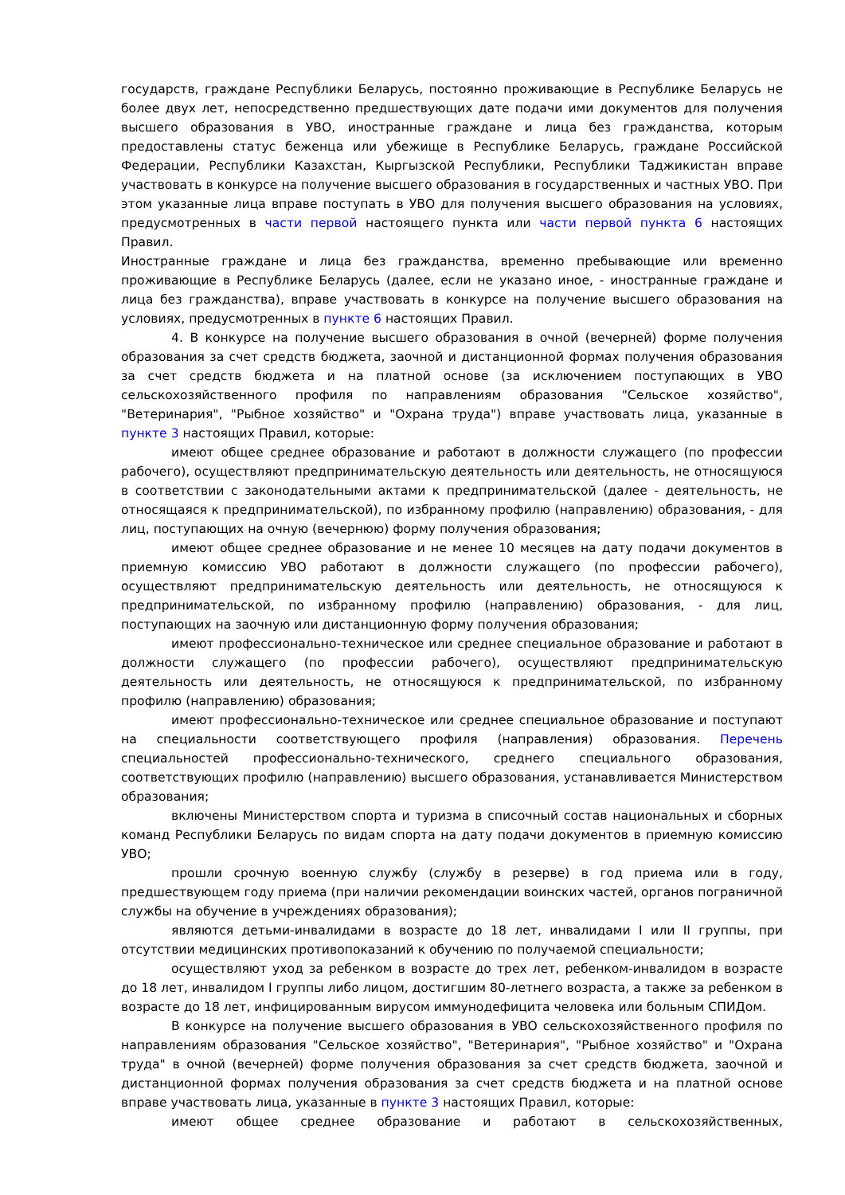государств, граждане Республики Беларусь, постоянно проживающие в Республике Беларусь не более двух лет, непосредственно предшествующих дате подачи ими документов для получения высшего образования в УВО, иностранные граждане и лица без гражданства, которым предоставлены статус беженца или убежище в Республике Беларусь, граждане Российской Федерации, Республики Казахстан, Кыргызской Республики, Республики Таджикистан вправе участвовать в конкурсе на получение высшего образования в государственных и частных УВО. При этом указанные лица вправе поступать в УВО для получения высшего образования на условиях, предусмотренных в части первой настоящего пункта или части первой пункта 6 настоящих Правил.
Иностранные граждане и лица без гражданства, временно пребывающие или временно проживающие в Республике Беларусь (далее, если не указано иное, - иностранные граждане и лица без гражданства), вправе участвовать в конкурсе на получение высшего образования на условиях, предусмотренных в пункте 6 настоящих Правил.
4. В конкурсе на получение высшего образования в очной (вечерней) форме получения образования за счет средств бюджета, заочной и дистанционной формах получения образования за счет средств бюджета и на платной основе (за исключением поступающих в УВО сельскохозяйственного профиля по направлениям образования "Сельское хозяйство", "Ветеринария", "Рыбное хозяйство" и "Охрана труда") вправе участвовать лица, указанные в пункте 3 настоящих Правил, которые:
имеют общее среднее образование и работают в должности служащего (по профессии рабочего), осуществляют предпринимательскую деятельность или деятельность, не относящуюся в соответствии с законодательными актами к предпринимательской (далее - деятельность, не относящаяся к предпринимательской), по избранному профилю (направлению) образования, - для лиц, поступающих на очную (вечернюю) форму получения образования;
имеют общее среднее образование и не менее 10 месяцев на дату подачи документов в приемную комиссию УВО работают в должности служащего (по профессии рабочего), осуществляют предпринимательскую деятельность или деятельность, не относящуюся к предпринимательской, по избранному профилю (направлению) образования, - для лиц, поступающих на заочную или дистанционную форму получения образования;
имеют профессионально-техническое или среднее специальное образование и работают в должности служащего (по профессии рабочего), осуществляют предпринимательскую деятельность или деятельность, не относящуюся к предпринимательской, по избранному профилю (направлению) образования;
имеют профессионально-техническое или среднее специальное образование и поступают на специальности соответствующего профиля (направления) образования. Перечень специальностей профессионально-технического, среднего специального образования, соответствующих профилю (направлению) высшего образования, устанавливается Министерством образования;
включены Министерством спорта и туризма в списочный состав национальных и сборных команд Республики Беларусь по видам спорта на дату подачи документов в приемную комиссию УВО;
прошли срочную военную службу (службу в резерве) в год приема или в году, предшествующем году приема (при наличии рекомендации воинских частей, органов пограничной службы на обучение в учреждениях образования);
являются детьми-инвалидами в возрасте до 18 лет, инвалидами I или II группы, при отсутствии медицинских противопоказаний к обучению по получаемой специальности;
осуществляют уход за ребенком в возрасте до трех лет, ребенком-инвалидом в возрасте до 18 лет, инвалидом I группы либо лицом, достигшим 80-летнего возраста, а также за ребенком в возрасте до 18 лет, инфицированным вирусом иммунодефицита человека или больным СПИДом.
В конкурсе на получение высшего образования в УВО сельскохозяйственного профиля по направлениям образования "Сельское хозяйство", "Ветеринария", "Рыбное хозяйство" и "Охрана труда" в очной (вечерней) форме получения образования за счет средств бюджета, заочной и дистанционной формах получения образования за счет средств бюджета и на платной основе вправе участвовать лица, указанные в пункте 3 настоящих Правил, которые:
имеют общее среднее образование и работают в сельскохозяйственных,